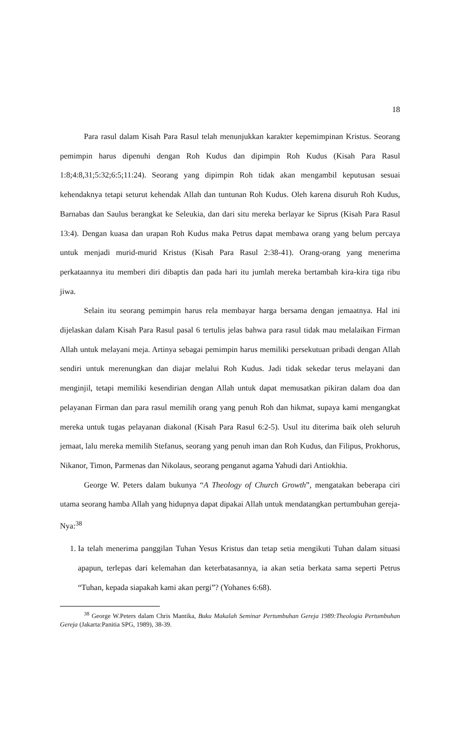18
Para rasul dalam Kisah Para Rasul telah menunjukkan karakter kepemimpinan Kristus. Seorang pemimpin harus dipenuhi dengan Roh Kudus dan dipimpin Roh Kudus (Kisah Para Rasul 1:8;4:8,31;5:32;6:5;11:24). Seorang yang dipimpin Roh tidak akan mengambil keputusan sesuai kehendaknya tetapi seturut kehendak Allah dan tuntunan Roh Kudus. Oleh karena disuruh Roh Kudus, Barnabas dan Saulus berangkat ke Seleukia, dan dari situ mereka berlayar ke Siprus (Kisah Para Rasul 13:4). Dengan kuasa dan urapan Roh Kudus maka Petrus dapat membawa orang yang belum percaya untuk menjadi murid-murid Kristus (Kisah Para Rasul 2:38-41). Orang-orang yang menerima perkataannya itu memberi diri dibaptis dan pada hari itu jumlah mereka bertambah kira-kira tiga ribu jiwa.
Selain itu seorang pemimpin harus rela membayar harga bersama dengan jemaatnya. Hal ini dijelaskan dalam Kisah Para Rasul pasal 6 tertulis jelas bahwa para rasul tidak mau melalaikan Firman Allah untuk melayani meja. Artinya sebagai pemimpin harus memiliki persekutuan pribadi dengan Allah sendiri untuk merenungkan dan diajar melalui Roh Kudus. Jadi tidak sekedar terus melayani dan menginjil, tetapi memiliki kesendirian dengan Allah untuk dapat memusatkan pikiran dalam doa dan pelayanan Firman dan para rasul memilih orang yang penuh Roh dan hikmat, supaya kami mengangkat mereka untuk tugas pelayanan diakonal (Kisah Para Rasul 6:2-5). Usul itu diterima baik oleh seluruh jemaat, lalu mereka memilih Stefanus, seorang yang penuh iman dan Roh Kudus, dan Filipus, Prokhorus, Nikanor, Timon, Parmenas dan Nikolaus, seorang penganut agama Yahudi dari Antiokhia.
George W. Peters dalam bukunya “A Theology of Church Growth”, mengatakan beberapa ciri utama seorang hamba Allah yang hidupnya dapat dipakai Allah untuk mendatangkan pertumbuhan gereja-Nya:<sup>38</sup>
1. Ia telah menerima panggilan Tuhan Yesus Kristus dan tetap setia mengikuti Tuhan dalam situasi apapun, terlepas dari kelemahan dan keterbatasannya, ia akan setia berkata sama seperti Petrus “Tuhan, kepada siapakah kami akan pergi”? (Yohanes 6:68).
<sup>38</sup> George W.Peters dalam Chris Mantika, Buku Makalah Seminar Pertumbuhan Gereja 1989:Theologia Pertumbuhan Gereja (Jakarta:Panitia SPG, 1989), 38-39.